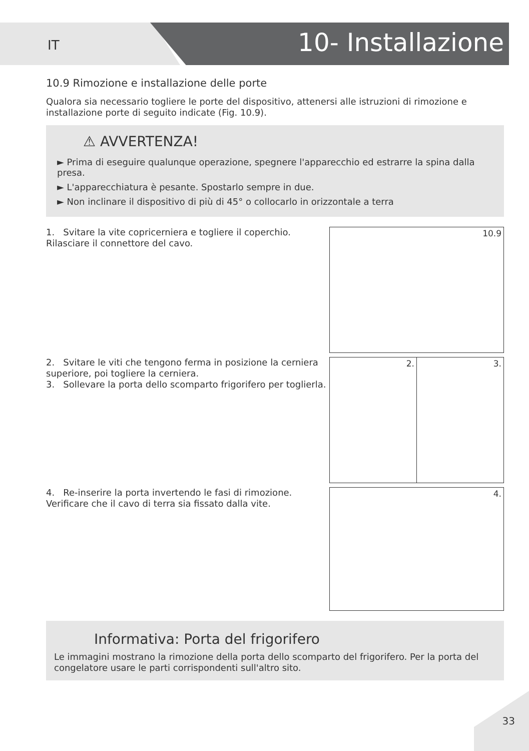IT 10- Installazione
10.9 Rimozione e installazione delle porte
Qualora sia necessario togliere le porte del dispositivo, attenersi alle istruzioni di rimozione e installazione porte di seguito indicate (Fig. 10.9).
⚠ AVVERTENZA!
► Prima di eseguire qualunque operazione, spegnere l'apparecchio ed estrarre la spina dalla presa.
► L'apparecchiatura è pesante. Spostarlo sempre in due.
► Non inclinare il dispositivo di più di 45° o collocarlo in orizzontale a terra
1. Svitare la vite copricerniera e togliere il coperchio. Rilasciare il connettore del cavo.
10.9
2. Svitare le viti che tengono ferma in posizione la cerniera superiore, poi togliere la cerniera.
3. Sollevare la porta dello scomparto frigorifero per toglierla.
2.
3.
4. Re-inserire la porta invertendo le fasi di rimozione. Verificare che il cavo di terra sia fissato dalla vite.
4.
Informativa: Porta del frigorifero
Le immagini mostrano la rimozione della porta dello scomparto del frigorifero. Per la porta del congelatore usare le parti corrispondenti sull'altro sito.
33